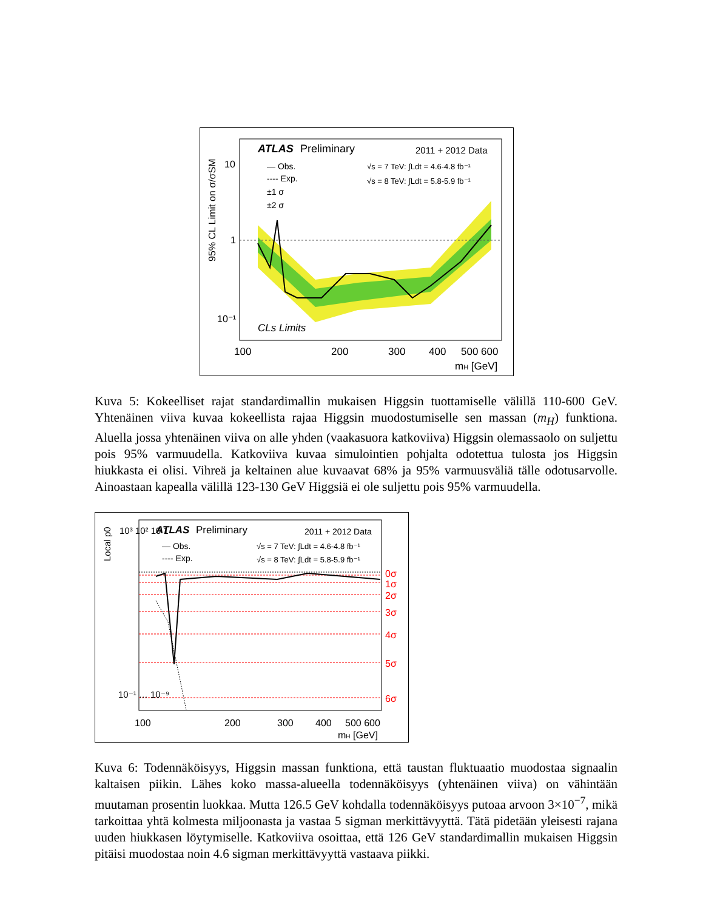ATLAS
Preliminary
2011 + 2012 Data
— Obs.
---- Exp.
±1 σ
±2 σ
√s = 7 TeV: ∫Ldt = 4.6-4.8 fb⁻¹
√s = 8 TeV: ∫Ldt = 5.8-5.9 fb⁻¹
CLs Limits
10
1
10⁻¹
100
200
300
400
500 600
mH [GeV]
95% CL Limit on σ/σSM
Kuva 5: Kokeelliset rajat standardimallin mukaisen Higgsin tuottamiselle välillä 110-600 GeV. Yhtenäinen viiva kuvaa kokeellista rajaa Higgsin muodostumiselle sen massan (m<sub>H</sub>) funktiona. Aluella jossa yhtenäinen viiva on alle yhden (vaakasuora katkoviiva) Higgsin olemassaolo on suljettu pois 95% varmuudella. Katkoviiva kuvaa simulointien pohjalta odotettua tulosta jos Higgsin hiukkasta ei olisi. Vihreä ja keltainen alue kuvaavat 68% ja 95% varmuusväliä tälle odotusarvolle. Ainoastaan kapealla välillä 123-130 GeV Higgsiä ei ole suljettu pois 95% varmuudella.
ATLAS
Preliminary
2011 + 2012 Data
— Obs.
---- Exp.
√s = 7 TeV: ∫Ldt = 4.6-4.8 fb⁻¹
√s = 8 TeV: ∫Ldt = 5.8-5.9 fb⁻¹
0σ
1σ
2σ
3σ
4σ
5σ
6σ
10³ 10² 10 1
10⁻¹ … 10⁻⁹
100
200
300
400
500 600
mH [GeV]
Local p0
Kuva 6: Todennäköisyys, Higgsin massan funktiona, että taustan fluktuaatio muodostaa signaalin kaltaisen piikin. Lähes koko massa-alueella todennäköisyys (yhtenäinen viiva) on vähintään muutaman prosentin luokkaa. Mutta 126.5 GeV kohdalla todennäköisyys putoaa arvoon 3×10<sup>−7</sup>, mikä tarkoittaa yhtä kolmesta miljoonasta ja vastaa 5 sigman merkittävyyttä. Tätä pidetään yleisesti rajana uuden hiukkasen löytymiselle. Katkoviiva osoittaa, että 126 GeV standardimallin mukaisen Higgsin pitäisi muodostaa noin 4.6 sigman merkittävyyttä vastaava piikki.